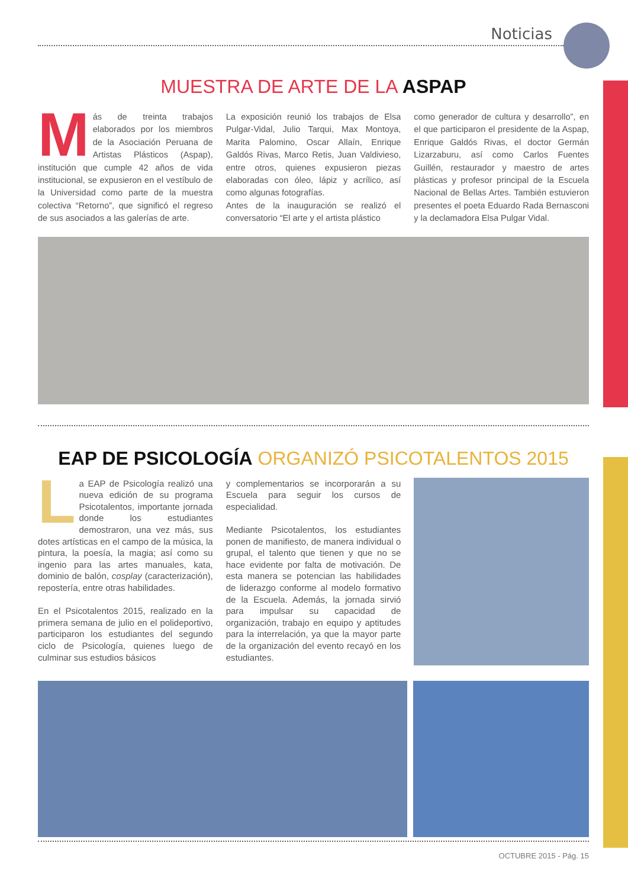Noticias
MUESTRA DE ARTE DE LA ASPAP
Más de treinta trabajos elaborados por los miembros de la Asociación Peruana de Artistas Plásticos (Aspap), institución que cumple 42 años de vida institucional, se expusieron en el vestíbulo de la Universidad como parte de la muestra colectiva “Retorno”, que significó el regreso de sus asociados a las galerías de arte.
La exposición reunió los trabajos de Elsa Pulgar-Vidal, Julio Tarqui, Max Montoya, Marita Palomino, Oscar Allaín, Enrique Galdós Rivas, Marco Retis, Juan Valdivieso, entre otros, quienes expusieron piezas elaboradas con óleo, lápiz y acrílico, así como algunas fotografías.
Antes de la inauguración se realizó el conversatorio “El arte y el artista plástico
como generador de cultura y desarrollo”, en el que participaron el presidente de la Aspap, Enrique Galdós Rivas, el doctor Germán Lizarzaburu, así como Carlos Fuentes Guillén, restaurador y maestro de artes plásticas y profesor principal de la Escuela Nacional de Bellas Artes. También estuvieron presentes el poeta Eduardo Rada Bernasconi y la declamadora Elsa Pulgar Vidal.
EAP DE PSICOLOGÍA ORGANIZÓ PSICOTALENTOS 2015
La EAP de Psicología realizó una nueva edición de su programa Psicotalentos, importante jornada donde los estudiantes demostraron, una vez más, sus dotes artísticas en el campo de la música, la pintura, la poesía, la magia; así como su ingenio para las artes manuales, kata, dominio de balón, cosplay (caracterización), repostería, entre otras habilidades.
En el Psicotalentos 2015, realizado en la primera semana de julio en el polideportivo, participaron los estudiantes del segundo ciclo de Psicología, quienes luego de culminar sus estudios básicos
y complementarios se incorporarán a su Escuela para seguir los cursos de especialidad.
Mediante Psicotalentos, los estudiantes ponen de manifiesto, de manera individual o grupal, el talento que tienen y que no se hace evidente por falta de motivación. De esta manera se potencian las habilidades de liderazgo conforme al modelo formativo de la Escuela. Además, la jornada sirvió para impulsar su capacidad de organización, trabajo en equipo y aptitudes para la interrelación, ya que la mayor parte de la organización del evento recayó en los estudiantes.
OCTUBRE 2015 - Pág. 15